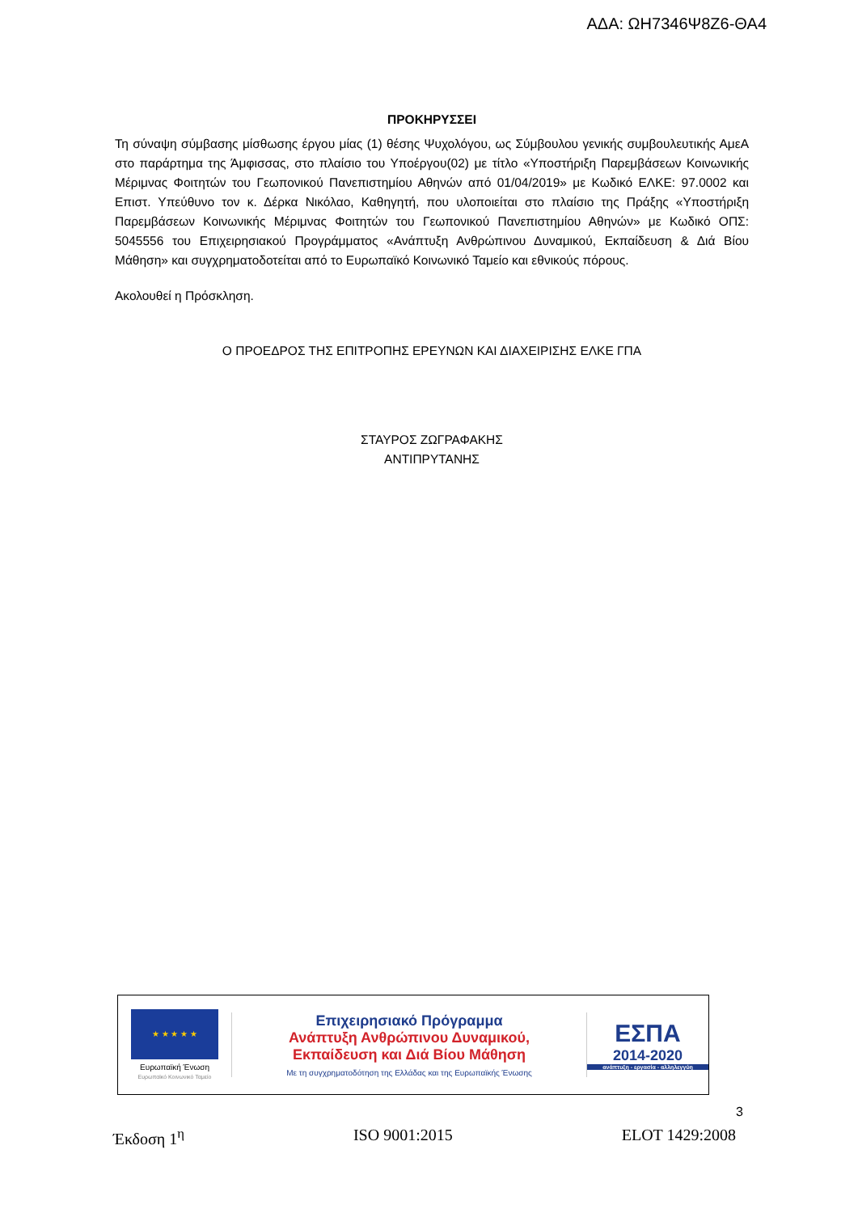ΑΔΑ: ΩΗ7346Ψ8Ζ6-ΘΑ4
ΠΡΟΚΗΡΥΣΣΕΙ
Τη σύναψη σύμβασης μίσθωσης έργου μίας (1) θέσης Ψυχολόγου, ως Σύμβουλου γενικής συμβουλευτικής ΑμεΑ στο παράρτημα της Άμφισσας, στο πλαίσιο του Υποέργου(02) με τίτλο «Υποστήριξη Παρεμβάσεων Κοινωνικής Μέριμνας Φοιτητών του Γεωπονικού Πανεπιστημίου Αθηνών από 01/04/2019» με Κωδικό ΕΛΚΕ: 97.0002 και Επιστ. Υπεύθυνο τον κ. Δέρκα Νικόλαο, Καθηγητή, που υλοποιείται στο πλαίσιο της Πράξης «Υποστήριξη Παρεμβάσεων Κοινωνικής Μέριμνας Φοιτητών του Γεωπονικού Πανεπιστημίου Αθηνών» με Κωδικό ΟΠΣ: 5045556 του Επιχειρησιακού Προγράμματος «Ανάπτυξη Ανθρώπινου Δυναμικού, Εκπαίδευση & Διά Βίου Μάθηση» και συγχρηματοδοτείται από το Ευρωπαϊκό Κοινωνικό Ταμείο και εθνικούς πόρους.
Ακολουθεί η Πρόσκληση.
Ο ΠΡΟΕΔΡΟΣ ΤΗΣ ΕΠΙΤΡΟΠΗΣ ΕΡΕΥΝΩΝ ΚΑΙ ΔΙΑΧΕΙΡΙΣΗΣ ΕΛΚΕ ΓΠΑ
ΣΤΑΥΡΟΣ ΖΩΓΡΑΦΑΚΗΣ
ΑΝΤΙΠΡΥΤΑΝΗΣ
★ ★ ★ ★ ★
Ευρωπαϊκή Ένωση
Ευρωπαϊκό Κοινωνικό Ταμείο
Επιχειρησιακό Πρόγραμμα
Ανάπτυξη Ανθρώπινου Δυναμικού,
Εκπαίδευση και Διά Βίου Μάθηση
Με τη συγχρηματοδότηση της Ελλάδας και της Ευρωπαϊκής Ένωσης
ΕΣΠΑ
2014-2020
ανάπτυξη - εργασία - αλληλεγγύη
3
Έκδοση 1<sup>η</sup> ISO 9001:2015 ELOT 1429:2008